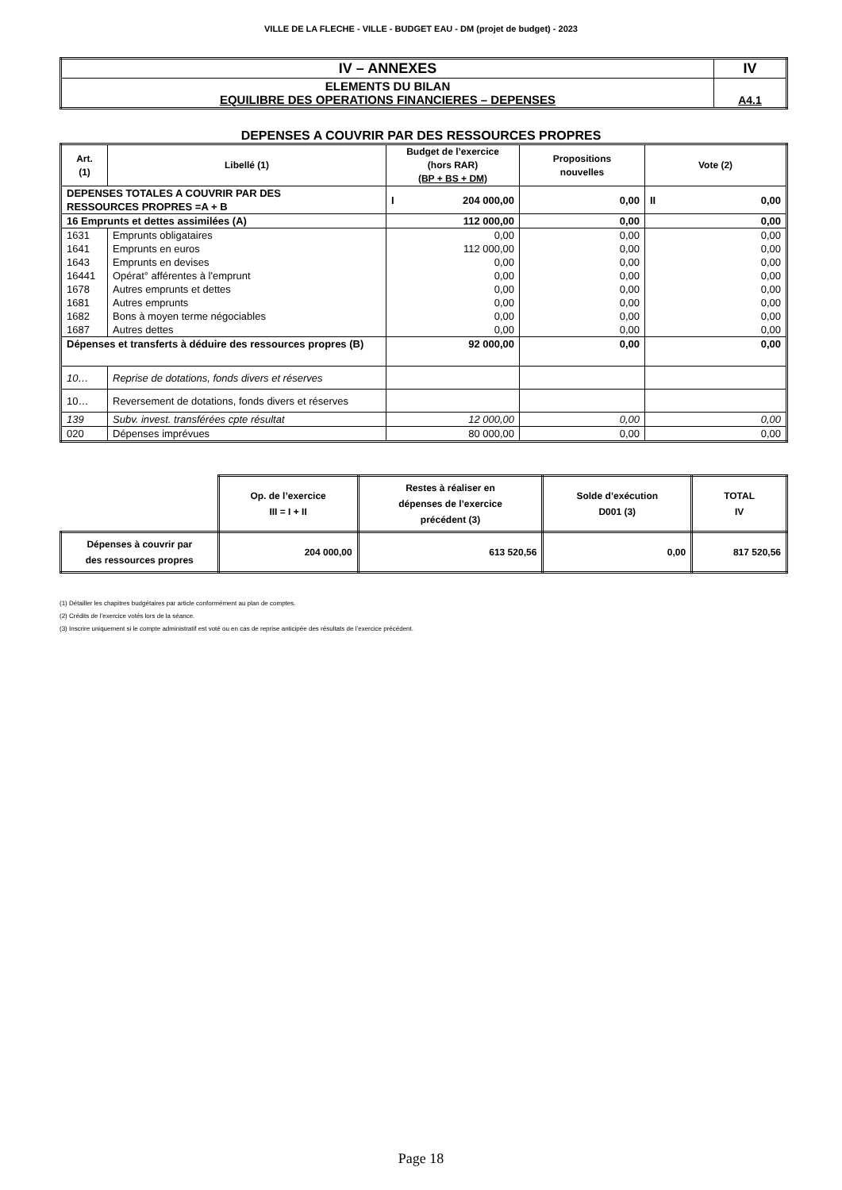VILLE DE LA FLECHE - VILLE - BUDGET EAU - DM (projet de budget) - 2023
| IV – ANNEXES | IV |
| ELEMENTS DU BILAN EQUILIBRE DES OPERATIONS FINANCIERES – DEPENSES | A4.1 |
DEPENSES A COUVRIR PAR DES RESSOURCES PROPRES
| Art. (1) | Libellé (1) | Budget de l’exercice (hors RAR) (BP + BS + DM) | Propositions nouvelles | Vote (2) |
| --- | --- | --- | --- | --- |
| DEPENSES TOTALES A COUVRIR PAR DES RESSOURCES PROPRES =A + B | | I 204 000,00 | 0,00 | II 0,00 |
| 16 Emprunts et dettes assimilées (A) | | 112 000,00 | 0,00 | 0,00 |
| 1631 | Emprunts obligataires | 0,00 | 0,00 | 0,00 |
| 1641 | Emprunts en euros | 112 000,00 | 0,00 | 0,00 |
| 1643 | Emprunts en devises | 0,00 | 0,00 | 0,00 |
| 16441 | Opérat° afférentes à l'emprunt | 0,00 | 0,00 | 0,00 |
| 1678 | Autres emprunts et dettes | 0,00 | 0,00 | 0,00 |
| 1681 | Autres emprunts | 0,00 | 0,00 | 0,00 |
| 1682 | Bons à moyen terme négociables | 0,00 | 0,00 | 0,00 |
| 1687 | Autres dettes | 0,00 | 0,00 | 0,00 |
| Dépenses et transferts à déduire des ressources propres (B) | | 92 000,00 | 0,00 | 0,00 |
| 10… | Reprise de dotations, fonds divers et réserves | | | |
| 10… | Reversement de dotations, fonds divers et réserves | | | |
| 139 | Subv. invest. transférées cpte résultat | 12 000,00 | 0,00 | 0,00 |
| 020 | Dépenses imprévues | 80 000,00 | 0,00 | 0,00 |
| | Op. de l’exercice III = I + II | Restes à réaliser en dépenses de l’exercice précédent (3) | Solde d’exécution D001 (3) | TOTAL IV |
| Dépenses à couvrir par des ressources propres | 204 000,00 | 613 520,56 | 0,00 | 817 520,56 |
(1) Détailler les chapitres budgétaires par article conformément au plan de comptes.
(2) Crédits de l’exercice votés lors de la séance.
(3) Inscrire uniquement si le compte administratif est voté ou en cas de reprise anticipée des résultats de l’exercice précédent.
Page 18